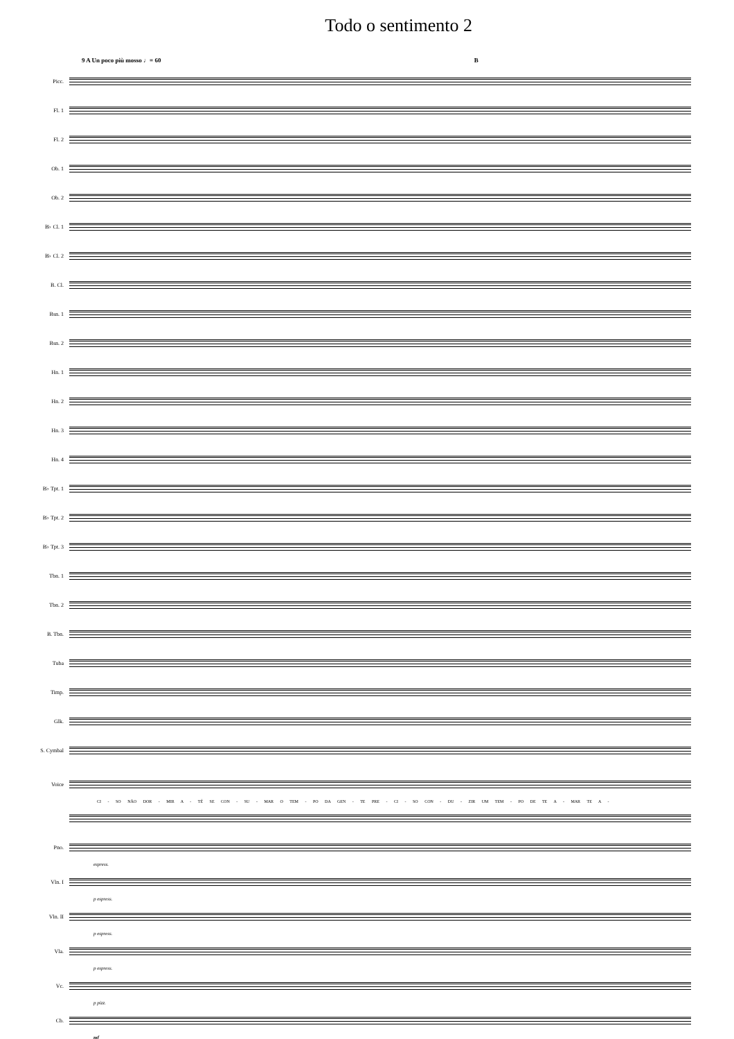Todo o sentimento 2
9 A Un poco più mosso ♩= 60 B
Picc.
Fl. 1
Fl. 2
Ob. 1
Ob. 2
B♭ Cl. 1
B♭ Cl. 2
B. Cl.
Bsn. 1
Bsn. 2
Hn. 1
Hn. 2
Hn. 3
Hn. 4
B♭ Tpt. 1
B♭ Tpt. 2
B♭ Tpt. 3
Tbn. 1
Tbn. 2
B. Tbn.
Tuba
Timp.
Glk.
S. Cymbal
Voice
CI - SO NÃO DOR - MIR A - TÉ SE CON - SU - MAR O TEM - PO DA GEN - TE PRE - CI - SO CON - DU - ZIR UM TEM - PO DE TE A - MAR TE A -
Pno.
espress.
Vln. I
p espress.
Vln. II
p espress.
Vla.
p espress.
Vc.
p pizz.
Cb.
mf